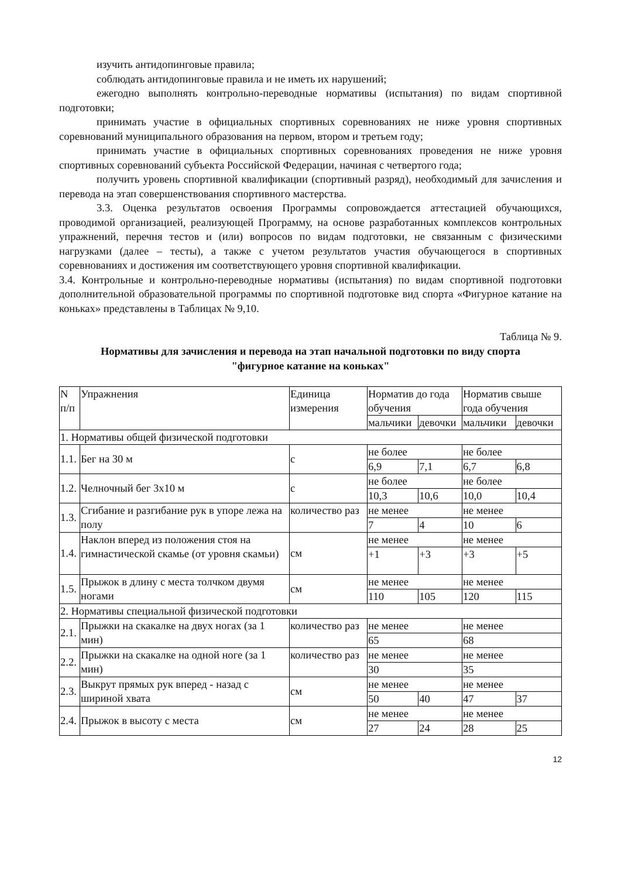изучить антидопинговые правила;
соблюдать антидопинговые правила и не иметь их нарушений;
ежегодно выполнять контрольно-переводные нормативы (испытания) по видам спортивной подготовки;
принимать участие в официальных спортивных соревнованиях не ниже уровня спортивных соревнований муниципального образования на первом, втором и третьем году;
принимать участие в официальных спортивных соревнованиях проведения не ниже уровня спортивных соревнований субъекта Российской Федерации, начиная с четвертого года;
получить уровень спортивной квалификации (спортивный разряд), необходимый для зачисления и перевода на этап совершенствования спортивного мастерства.
3.3. Оценка результатов освоения Программы сопровождается аттестацией обучающихся, проводимой организацией, реализующей Программу, на основе разработанных комплексов контрольных упражнений, перечня тестов и (или) вопросов по видам подготовки, не связанным с физическими нагрузками (далее – тесты), а также с учетом результатов участия обучающегося в спортивных соревнованиях и достижения им соответствующего уровня спортивной квалификации.
3.4. Контрольные и контрольно-переводные нормативы (испытания) по видам спортивной подготовки дополнительной образовательной программы по спортивной подготовке вид спорта «Фигурное катание на коньках» представлены в Таблицах № 9,10.
Таблица № 9.
Нормативы для зачисления и перевода на этап начальной подготовки по виду спорта
"фигурное катание на коньках"
| N п/п | Упражнения | Единица измерения | Норматив до года обучения | | Норматив свыше года обучения | |
| --- | --- | --- | --- | --- | --- | --- |
| | | | мальчики | девочки | мальчики | девочки |
| 1. Нормативы общей физической подготовки | | | | | | |
| 1.1. | Бег на 30 м | с | не более | | не более | |
| | | | 6,9 | 7,1 | 6,7 | 6,8 |
| 1.2. | Челночный бег 3x10 м | с | не более | | не более | |
| | | | 10,3 | 10,6 | 10,0 | 10,4 |
| 1.3. | Сгибание и разгибание рук в упоре лежа на полу | количество раз | не менее | | не менее | |
| | | | 7 | 4 | 10 | 6 |
| 1.4. | Наклон вперед из положения стоя на гимнастической скамье (от уровня скамьи) | см | не менее | | не менее | |
| | | | +1 | +3 | +3 | +5 |
| 1.5. | Прыжок в длину с места толчком двумя ногами | см | не менее | | не менее | |
| | | | 110 | 105 | 120 | 115 |
| 2. Нормативы специальной физической подготовки | | | | | | |
| 2.1. | Прыжки на скакалке на двух ногах (за 1 мин) | количество раз | не менее | | не менее | |
| | | | 65 | | 68 | |
| 2.2. | Прыжки на скакалке на одной ноге (за 1 мин) | количество раз | не менее | | не менее | |
| | | | 30 | | 35 | |
| 2.3. | Выкрут прямых рук вперед - назад с шириной хвата | см | не менее | | не менее | |
| | | | 50 | 40 | 47 | 37 |
| 2.4. | Прыжок в высоту с места | см | не менее | | не менее | |
| | | | 27 | 24 | 28 | 25 |
12